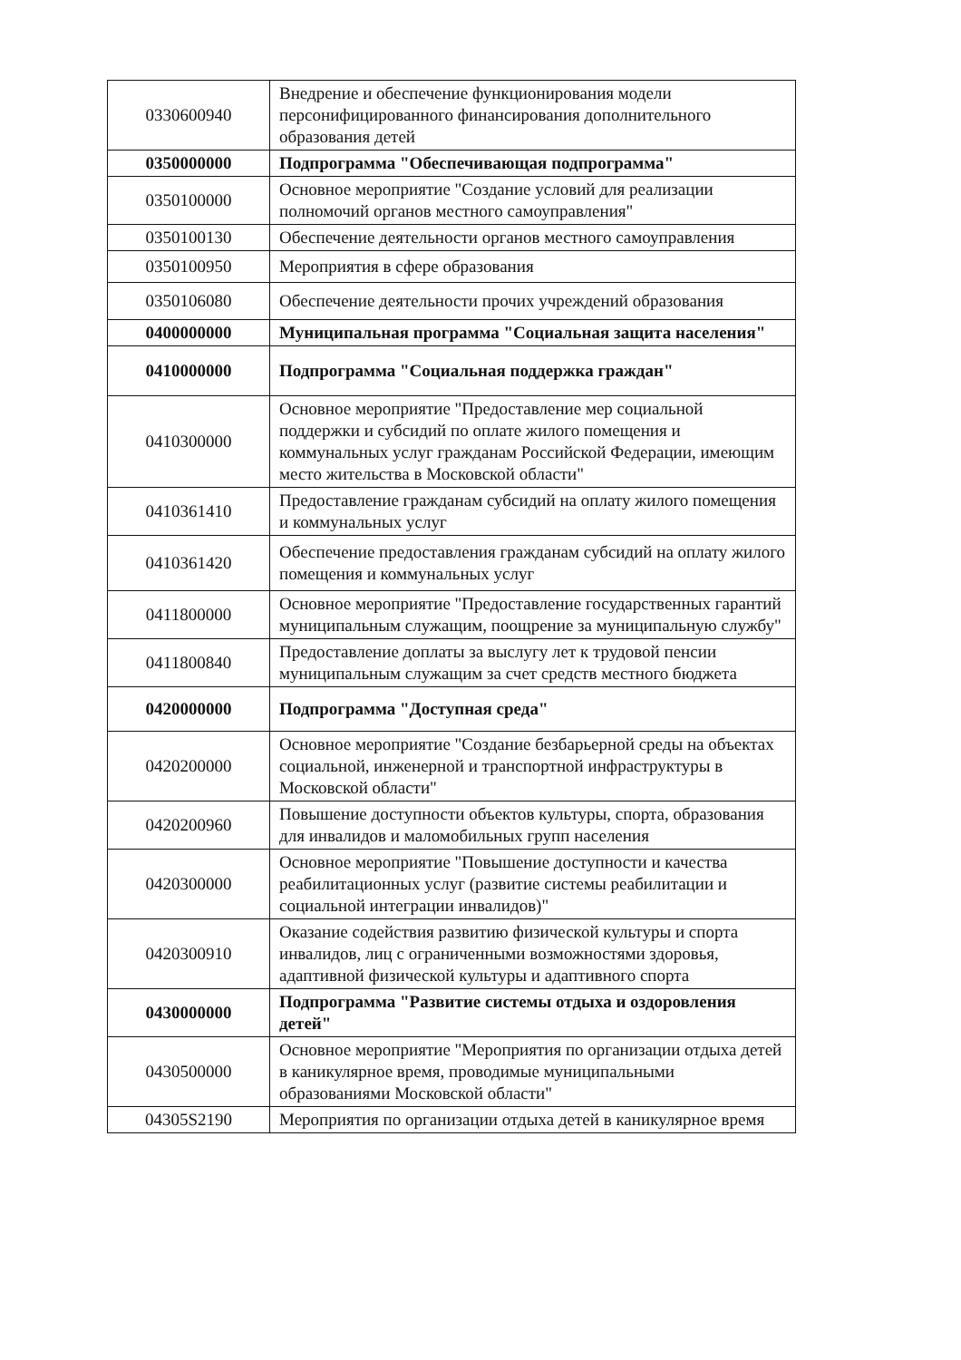| 0330600940 | Внедрение и обеспечение функционирования модели персонифицированного финансирования дополнительного образования детей |
| 0350000000 | Подпрограмма "Обеспечивающая подпрограмма" |
| 0350100000 | Основное мероприятие "Создание условий для реализации полномочий органов местного самоуправления" |
| 0350100130 | Обеспечение деятельности органов местного самоуправления |
| 0350100950 | Мероприятия в сфере образования |
| 0350106080 | Обеспечение деятельности прочих учреждений образования |
| 0400000000 | Муниципальная программа "Социальная защита населения" |
| 0410000000 | Подпрограмма "Социальная поддержка граждан" |
| 0410300000 | Основное мероприятие "Предоставление мер социальной поддержки и субсидий по оплате жилого помещения и коммунальных услуг гражданам Российской Федерации, имеющим место жительства в Московской области" |
| 0410361410 | Предоставление гражданам субсидий на оплату жилого помещения и коммунальных услуг |
| 0410361420 | Обеспечение предоставления гражданам субсидий на оплату жилого помещения и коммунальных услуг |
| 0411800000 | Основное мероприятие "Предоставление государственных гарантий муниципальным служащим, поощрение за муниципальную службу" |
| 0411800840 | Предоставление доплаты за выслугу лет к трудовой пенсии муниципальным служащим за счет средств местного бюджета |
| 0420000000 | Подпрограмма "Доступная среда" |
| 0420200000 | Основное мероприятие "Создание безбарьерной среды на объектах социальной, инженерной и транспортной инфраструктуры в Московской области" |
| 0420200960 | Повышение доступности объектов культуры, спорта, образования для инвалидов и маломобильных групп населения |
| 0420300000 | Основное мероприятие "Повышение доступности и качества реабилитационных услуг (развитие системы реабилитации и социальной интеграции инвалидов)" |
| 0420300910 | Оказание содействия развитию физической культуры и спорта инвалидов, лиц с ограниченными возможностями здоровья, адаптивной физической культуры и адаптивного спорта |
| 0430000000 | Подпрограмма "Развитие системы отдыха и оздоровления детей" |
| 0430500000 | Основное мероприятие "Мероприятия по организации отдыха детей в каникулярное время, проводимые муниципальными образованиями Московской области" |
| 04305S2190 | Мероприятия по организации отдыха детей в каникулярное время |